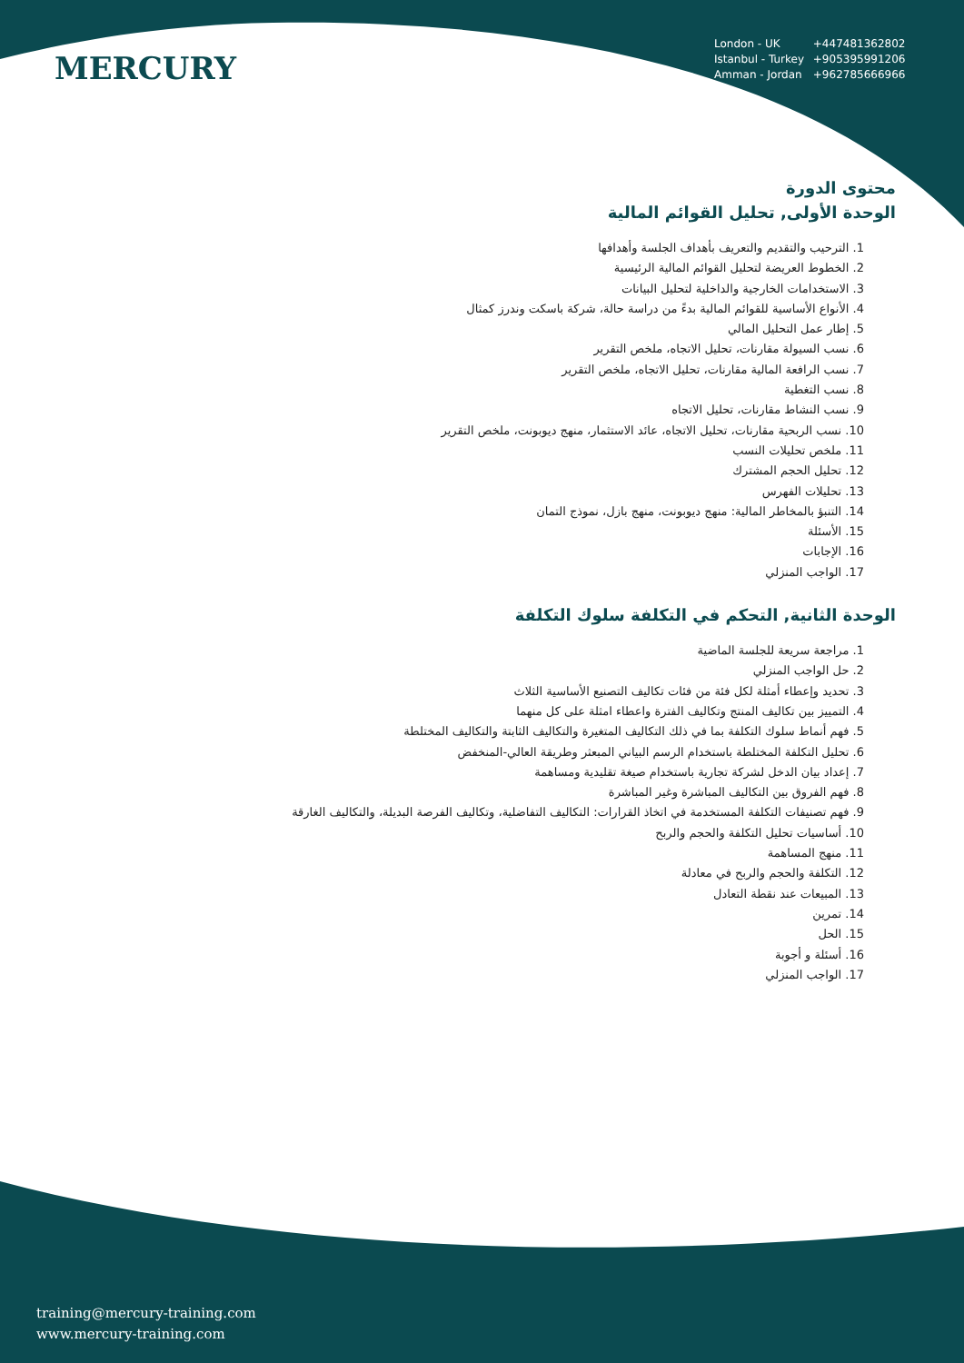MERCURY
London - UK +447481362802
Istanbul - Turkey +905395991206
Amman - Jordan +962785666966
محتوى الدورة
الوحدة الأولى, تحليل القوائم المالية
1. الترحيب والتقديم والتعريف بأهداف الجلسة وأهدافها
2. الخطوط العريضة لتحليل القوائم المالية الرئيسية
3. الاستخدامات الخارجية والداخلية لتحليل البيانات
4. الأنواع الأساسية للقوائم المالية بدءً من دراسة حالة، شركة باسكت وندرز كمثال
5. إطار عمل التحليل المالي
6. نسب السيولة مقارنات، تحليل الاتجاه، ملخص التقرير
7. نسب الرافعة المالية مقارنات، تحليل الاتجاه، ملخص التقرير
8. نسب التغطية
9. نسب النشاط مقارنات، تحليل الاتجاه
10. نسب الربحية مقارنات، تحليل الاتجاه، عائد الاستثمار، منهج ديوبونت، ملخص التقرير
11. ملخص تحليلات النسب
12. تحليل الحجم المشترك
13. تحليلات الفهرس
14. التنبؤ بالمخاطر المالية: منهج ديوبونت، منهج بازل، نموذج التمان
15. الأسئلة
16. الإجابات
17. الواجب المنزلي
الوحدة الثانية, التحكم في التكلفة سلوك التكلفة
1. مراجعة سريعة للجلسة الماضية
2. حل الواجب المنزلي
3. تحديد وإعطاء أمثلة لكل فئة من فئات تكاليف التصنيع الأساسية الثلاث
4. التمييز بين تكاليف المنتج وتكاليف الفترة واعطاء امثلة على كل منهما
5. فهم أنماط سلوك التكلفة بما في ذلك التكاليف المتغيرة والتكاليف الثابتة والتكاليف المختلطة
6. تحليل التكلفة المختلطة باستخدام الرسم البياني المبعثر وطريقة العالي-المنخفض
7. إعداد بيان الدخل لشركة تجارية باستخدام صيغة تقليدية ومساهمة
8. فهم الفروق بين التكاليف المباشرة وغير المباشرة
9. فهم تصنيفات التكلفة المستخدمة في اتخاذ القرارات: التكاليف التفاضلية، وتكاليف الفرصة البديلة، والتكاليف الغارقة
10. أساسيات تحليل التكلفة والحجم والربح
11. منهج المساهمة
12. التكلفة والحجم والربح في معادلة
13. المبيعات عند نقطة التعادل
14. تمرين
15. الحل
16. أسئلة و أجوبة
17. الواجب المنزلي
training@mercury-training.com
www.mercury-training.com